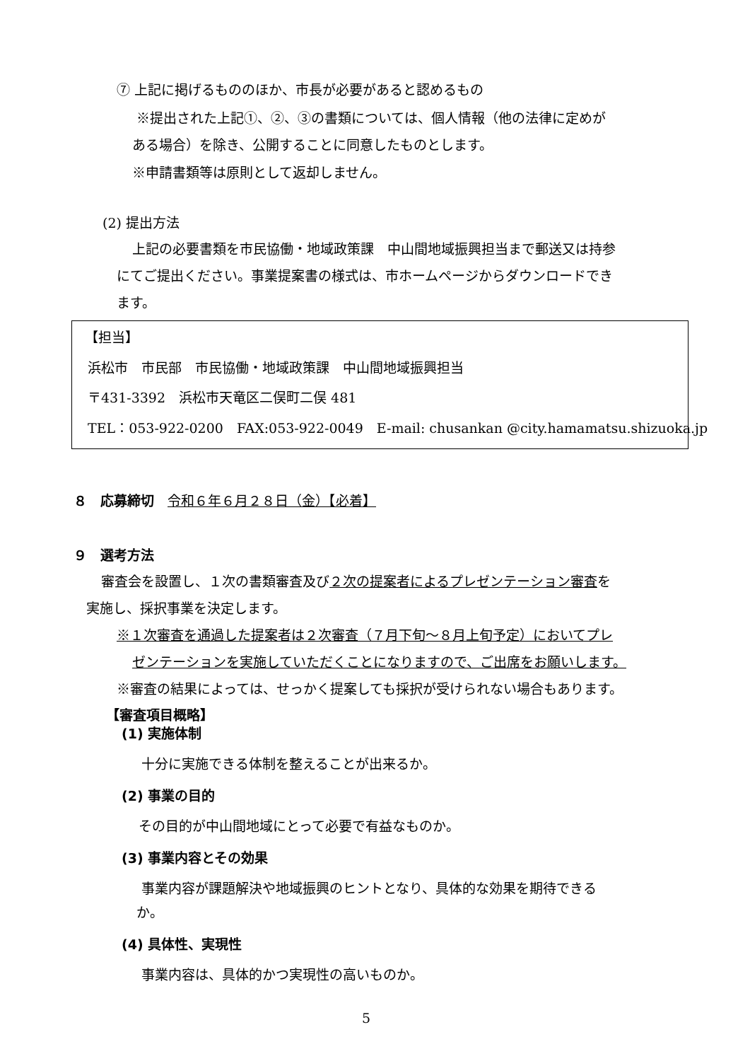⑦ 上記に掲げるもののほか、市長が必要があると認めるもの
※提出された上記①、②、③の書類については、個人情報（他の法律に定めが
ある場合）を除き、公開することに同意したものとします。
※申請書類等は原則として返却しません。
(2) 提出方法
上記の必要書類を市民協働・地域政策課　中山間地域振興担当まで郵送又は持参
にてご提出ください。事業提案書の様式は、市ホームページからダウンロードでき
ます。
【担当】
浜松市　市民部　市民協働・地域政策課　中山間地域振興担当
〒431-3392　浜松市天竜区二俣町二俣 481
TEL：053-922-0200　FAX:053-922-0049　E-mail: chusankan @city.hamamatsu.shizuoka.jp
８　応募締切　令和６年６月２８日（金）【必着】
９　選考方法
審査会を設置し、１次の書類審査及び２次の提案者によるプレゼンテーション審査を
実施し、採択事業を決定します。
※１次審査を通過した提案者は２次審査（７月下旬～８月上旬予定）においてプレ
ゼンテーションを実施していただくことになりますので、ご出席をお願いします。
※審査の結果によっては、せっかく提案しても採択が受けられない場合もあります。
【審査項目概略】
(1) 実施体制
十分に実施できる体制を整えることが出来るか。
(2) 事業の目的
その目的が中山間地域にとって必要で有益なものか。
(3) 事業内容とその効果
事業内容が課題解決や地域振興のヒントとなり、具体的な効果を期待できる
か。
(4) 具体性、実現性
事業内容は、具体的かつ実現性の高いものか。
5